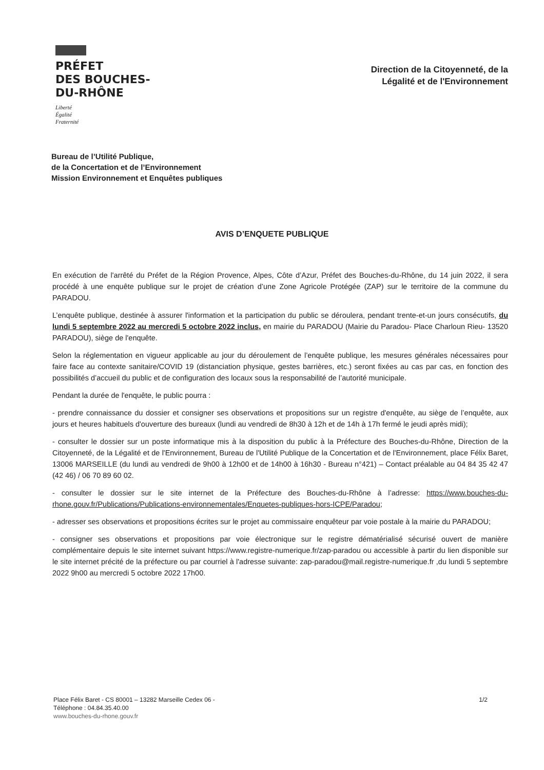PRÉFET
DES BOUCHES-
DU-RHÔNE
Liberté
Égalité
Fraternité
Direction de la Citoyenneté, de la
Légalité et de l'Environnement
Bureau de l’Utilité Publique,
de la Concertation et de l’Environnement
Mission Environnement et Enquêtes publiques
AVIS D’ENQUETE PUBLIQUE
En exécution de l'arrêté du Préfet de la Région Provence, Alpes, Côte d’Azur, Préfet des Bouches-du-Rhône, du 14 juin 2022, il sera procédé à une enquête publique sur le projet de création d’une Zone Agricole Protégée (ZAP) sur le territoire de la commune du PARADOU.
L’enquête publique, destinée à assurer l'information et la participation du public se déroulera, pendant trente-et-un jours consécutifs, du lundi 5 septembre 2022 au mercredi 5 octobre 2022 inclus, en mairie du PARADOU (Mairie du Paradou- Place Charloun Rieu- 13520 PARADOU), siège de l'enquête.
Selon la réglementation en vigueur applicable au jour du déroulement de l’enquête publique, les mesures générales nécessaires pour faire face au contexte sanitaire/COVID 19 (distanciation physique, gestes barrières, etc.) seront fixées au cas par cas, en fonction des possibilités d’accueil du public et de configuration des locaux sous la responsabilité de l’autorité municipale.
Pendant la durée de l'enquête, le public pourra :
- prendre connaissance du dossier et consigner ses observations et propositions sur un registre d'enquête, au siège de l’enquête, aux jours et heures habituels d'ouverture des bureaux (lundi au vendredi de 8h30 à 12h et de 14h à 17h fermé le jeudi après midi);
- consulter le dossier sur un poste informatique mis à la disposition du public à la Préfecture des Bouches-du-Rhône, Direction de la Citoyenneté, de la Légalité et de l'Environnement, Bureau de l'Utilité Publique de la Concertation et de l'Environnement, place Félix Baret, 13006 MARSEILLE (du lundi au vendredi de 9h00 à 12h00 et de 14h00 à 16h30 - Bureau n°421) – Contact préalable au 04 84 35 42 47 (42 46) / 06 70 89 60 02.
- consulter le dossier sur le site internet de la Préfecture des Bouches-du-Rhône à l’adresse: https://www.bouches-du-rhone.gouv.fr/Publications/Publications-environnementales/Enquetes-publiques-hors-ICPE/Paradou;
- adresser ses observations et propositions écrites sur le projet au commissaire enquêteur par voie postale à la mairie du PARADOU;
- consigner ses observations et propositions par voie électronique sur le registre dématérialisé sécurisé ouvert de manière complémentaire depuis le site internet suivant https://www.registre-numerique.fr/zap-paradou ou accessible à partir du lien disponible sur le site internet précité de la préfecture ou par courriel à l'adresse suivante: zap-paradou@mail.registre-numerique.fr ,du lundi 5 septembre 2022 9h00 au mercredi 5 octobre 2022 17h00.
Place Félix Baret - CS 80001 – 13282 Marseille Cedex 06 -
Téléphone : 04.84.35.40.00
www.bouches-du-rhone.gouv.fr
1/2